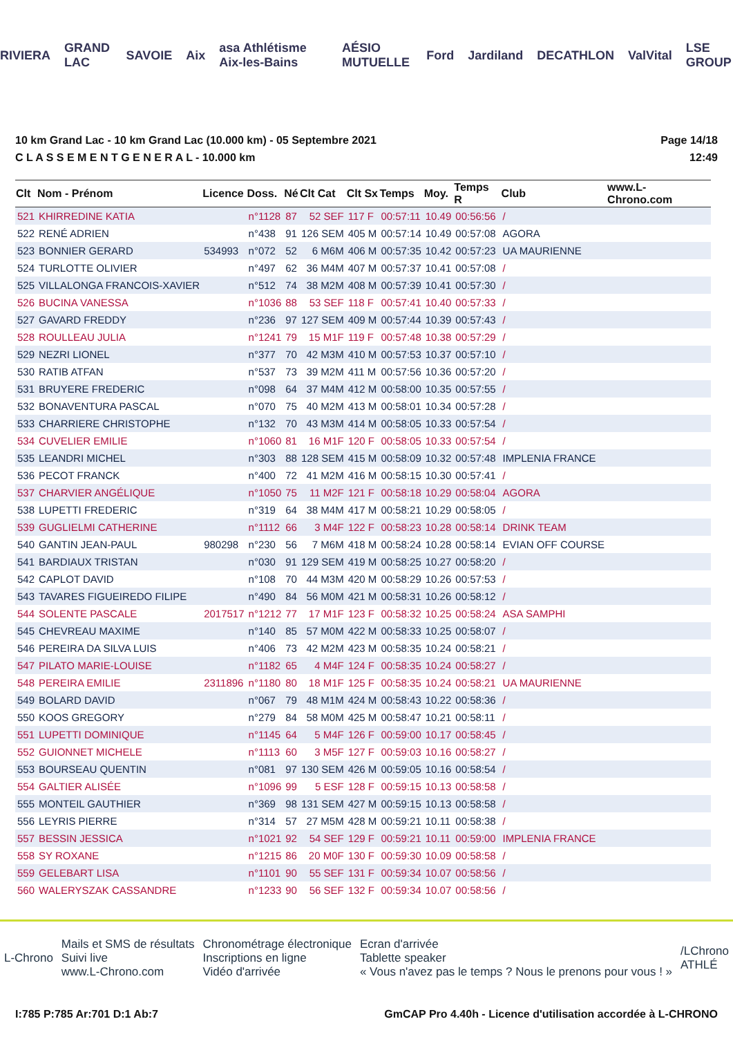RIVIERA GRAND LAC SAVOIE Aix asa Athlétisme Aix-les-Bains AÉSIO MUTUELLE Ford Jardiland DECATHLON ValVital LSE GROUP
10 km Grand Lac - 10 km Grand Lac (10.000 km) - 05 Septembre 2021
C L A S S E M E N T G E N E R A L - 10.000 km
Page 14/18
12:49
| Clt | Nom - Prénom | Licence | Doss. | Né | Clt Cat | Clt Sx | Temps | Moy. | Temps R | Club | www.L-Chrono.com |
| --- | --- | --- | --- | --- | --- | --- | --- | --- | --- | --- | --- |
| 521 | KHIRREDINE KATIA | | n°1128 | 87 | 52 SEF | 117 F | 00:57:11 | 10.49 | 00:56:56 | / | |
| 522 | RENÉ ADRIEN | | n°438 | 91 | 126 SEM | 405 M | 00:57:14 | 10.49 | 00:57:08 | AGORA | |
| 523 | BONNIER GERARD | 534993 | n°072 | 52 | 6 M6M | 406 M | 00:57:35 | 10.42 | 00:57:23 | UA MAURIENNE | |
| 524 | TURLOTTE OLIVIER | | n°497 | 62 | 36 M4M | 407 M | 00:57:37 | 10.41 | 00:57:08 | / | |
| 525 | VILLALONGA FRANCOIS-XAVIER | | n°512 | 74 | 38 M2M | 408 M | 00:57:39 | 10.41 | 00:57:30 | / | |
| 526 | BUCINA VANESSA | | n°1036 | 88 | 53 SEF | 118 F | 00:57:41 | 10.40 | 00:57:33 | / | |
| 527 | GAVARD FREDDY | | n°236 | 97 | 127 SEM | 409 M | 00:57:44 | 10.39 | 00:57:43 | / | |
| 528 | ROULLEAU JULIA | | n°1241 | 79 | 15 M1F | 119 F | 00:57:48 | 10.38 | 00:57:29 | / | |
| 529 | NEZRI LIONEL | | n°377 | 70 | 42 M3M | 410 M | 00:57:53 | 10.37 | 00:57:10 | / | |
| 530 | RATIB ATFAN | | n°537 | 73 | 39 M2M | 411 M | 00:57:56 | 10.36 | 00:57:20 | / | |
| 531 | BRUYERE FREDERIC | | n°098 | 64 | 37 M4M | 412 M | 00:58:00 | 10.35 | 00:57:55 | / | |
| 532 | BONAVENTURA PASCAL | | n°070 | 75 | 40 M2M | 413 M | 00:58:01 | 10.34 | 00:57:28 | / | |
| 533 | CHARRIERE CHRISTOPHE | | n°132 | 70 | 43 M3M | 414 M | 00:58:05 | 10.33 | 00:57:54 | / | |
| 534 | CUVELIER EMILIE | | n°1060 | 81 | 16 M1F | 120 F | 00:58:05 | 10.33 | 00:57:54 | / | |
| 535 | LEANDRI MICHEL | | n°303 | 88 | 128 SEM | 415 M | 00:58:09 | 10.32 | 00:57:48 | IMPLENIA FRANCE | |
| 536 | PECOT FRANCK | | n°400 | 72 | 41 M2M | 416 M | 00:58:15 | 10.30 | 00:57:41 | / | |
| 537 | CHARVIER ANGÉLIQUE | | n°1050 | 75 | 11 M2F | 121 F | 00:58:18 | 10.29 | 00:58:04 | AGORA | |
| 538 | LUPETTI FREDERIC | | n°319 | 64 | 38 M4M | 417 M | 00:58:21 | 10.29 | 00:58:05 | / | |
| 539 | GUGLIELMI CATHERINE | | n°1112 | 66 | 3 M4F | 122 F | 00:58:23 | 10.28 | 00:58:14 | DRINK TEAM | |
| 540 | GANTIN JEAN-PAUL | 980298 | n°230 | 56 | 7 M6M | 418 M | 00:58:24 | 10.28 | 00:58:14 | EVIAN OFF COURSE | |
| 541 | BARDIAUX TRISTAN | | n°030 | 91 | 129 SEM | 419 M | 00:58:25 | 10.27 | 00:58:20 | / | |
| 542 | CAPLOT DAVID | | n°108 | 70 | 44 M3M | 420 M | 00:58:29 | 10.26 | 00:57:53 | / | |
| 543 | TAVARES FIGUEIREDO FILIPE | | n°490 | 84 | 56 M0M | 421 M | 00:58:31 | 10.26 | 00:58:12 | / | |
| 544 | SOLENTE PASCALE | 2017517 | n°1212 | 77 | 17 M1F | 123 F | 00:58:32 | 10.25 | 00:58:24 | ASA SAMPHI | |
| 545 | CHEVREAU MAXIME | | n°140 | 85 | 57 M0M | 422 M | 00:58:33 | 10.25 | 00:58:07 | / | |
| 546 | PEREIRA DA SILVA LUIS | | n°406 | 73 | 42 M2M | 423 M | 00:58:35 | 10.24 | 00:58:21 | / | |
| 547 | PILATO MARIE-LOUISE | | n°1182 | 65 | 4 M4F | 124 F | 00:58:35 | 10.24 | 00:58:27 | / | |
| 548 | PEREIRA EMILIE | 2311896 | n°1180 | 80 | 18 M1F | 125 F | 00:58:35 | 10.24 | 00:58:21 | UA MAURIENNE | |
| 549 | BOLARD DAVID | | n°067 | 79 | 48 M1M | 424 M | 00:58:43 | 10.22 | 00:58:36 | / | |
| 550 | KOOS GREGORY | | n°279 | 84 | 58 M0M | 425 M | 00:58:47 | 10.21 | 00:58:11 | / | |
| 551 | LUPETTI DOMINIQUE | | n°1145 | 64 | 5 M4F | 126 F | 00:59:00 | 10.17 | 00:58:45 | / | |
| 552 | GUIONNET MICHELE | | n°1113 | 60 | 3 M5F | 127 F | 00:59:03 | 10.16 | 00:58:27 | / | |
| 553 | BOURSEAU QUENTIN | | n°081 | 97 | 130 SEM | 426 M | 00:59:05 | 10.16 | 00:58:54 | / | |
| 554 | GALTIER ALISÉE | | n°1096 | 99 | 5 ESF | 128 F | 00:59:15 | 10.13 | 00:58:58 | / | |
| 555 | MONTEIL GAUTHIER | | n°369 | 98 | 131 SEM | 427 M | 00:59:15 | 10.13 | 00:58:58 | / | |
| 556 | LEYRIS PIERRE | | n°314 | 57 | 27 M5M | 428 M | 00:59:21 | 10.11 | 00:58:38 | / | |
| 557 | BESSIN JESSICA | | n°1021 | 92 | 54 SEF | 129 F | 00:59:21 | 10.11 | 00:59:00 | IMPLENIA FRANCE | |
| 558 | SY ROXANE | | n°1215 | 86 | 20 M0F | 130 F | 00:59:30 | 10.09 | 00:58:58 | / | |
| 559 | GELEBART LISA | | n°1101 | 90 | 55 SEF | 131 F | 00:59:34 | 10.07 | 00:58:56 | / | |
| 560 | WALERYSZAK CASSANDRE | | n°1233 | 90 | 56 SEF | 132 F | 00:59:34 | 10.07 | 00:58:56 | / | |
L-Chrono
Mails et SMS de résultats
Suivi live
www.L-Chrono.com
Chronométrage électronique
Inscriptions en ligne
Vidéo d'arrivée
Ecran d'arrivée
Tablette speaker
« Vous n'avez pas le temps ? Nous le prenons pour vous ! »
/LChrono
ATHLÉ
I:785 P:785 Ar:701 D:1 Ab:7 GmCAP Pro 4.40h - Licence d'utilisation accordée à L-CHRONO